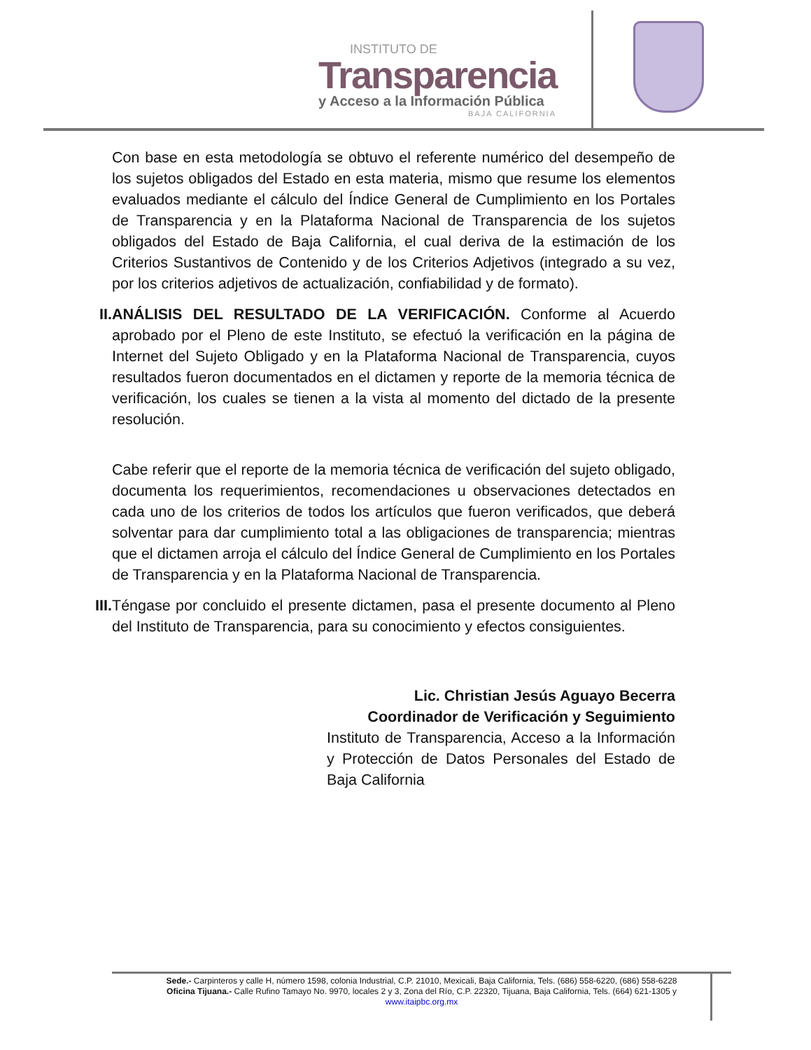INSTITUTO DE
Transparencia
y Acceso a la Información Pública
BAJA CALIFORNIA
Con base en esta metodología se obtuvo el referente numérico del desempeño de los sujetos obligados del Estado en esta materia, mismo que resume los elementos evaluados mediante el cálculo del Índice General de Cumplimiento en los Portales de Transparencia y en la Plataforma Nacional de Transparencia de los sujetos obligados del Estado de Baja California, el cual deriva de la estimación de los Criterios Sustantivos de Contenido y de los Criterios Adjetivos (integrado a su vez, por los criterios adjetivos de actualización, confiabilidad y de formato).
II.
ANÁLISIS DEL RESULTADO DE LA VERIFICACIÓN. Conforme al Acuerdo aprobado por el Pleno de este Instituto, se efectuó la verificación en la página de Internet del Sujeto Obligado y en la Plataforma Nacional de Transparencia, cuyos resultados fueron documentados en el dictamen y reporte de la memoria técnica de verificación, los cuales se tienen a la vista al momento del dictado de la presente resolución.
Cabe referir que el reporte de la memoria técnica de verificación del sujeto obligado, documenta los requerimientos, recomendaciones u observaciones detectados en cada uno de los criterios de todos los artículos que fueron verificados, que deberá solventar para dar cumplimiento total a las obligaciones de transparencia; mientras que el dictamen arroja el cálculo del Índice General de Cumplimiento en los Portales de Transparencia y en la Plataforma Nacional de Transparencia.
III.
Téngase por concluido el presente dictamen, pasa el presente documento al Pleno del Instituto de Transparencia, para su conocimiento y efectos consiguientes.
Lic. Christian Jesús Aguayo Becerra
Coordinador de Verificación y Seguimiento
Instituto de Transparencia, Acceso a la Información y Protección de Datos Personales del Estado de Baja California
Sede.- Carpinteros y calle H, número 1598, colonia Industrial, C.P. 21010, Mexicali, Baja California, Tels. (686) 558-6220, (686) 558-6228
Oficina Tijuana.- Calle Rufino Tamayo No. 9970, locales 2 y 3, Zona del Río, C.P. 22320, Tijuana, Baja California, Tels. (664) 621-1305 y
www.itaipbc.org.mx